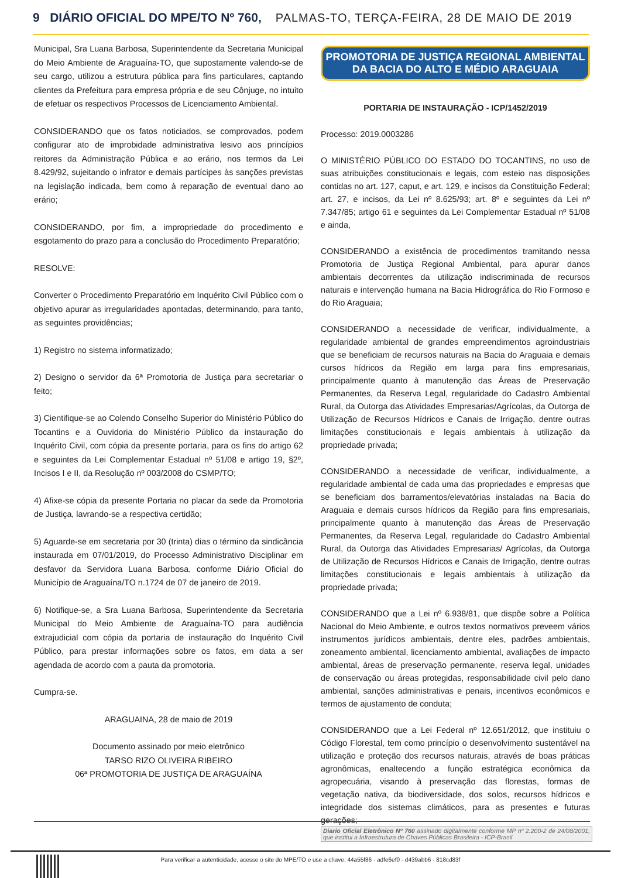9 DIÁRIO OFICIAL DO MPE/TO Nº 760, PALMAS-TO, TERÇA-FEIRA, 28 DE MAIO DE 2019
Municipal, Sra Luana Barbosa, Superintendente da Secretaria Municipal do Meio Ambiente de Araguaína-TO, que supostamente valendo-se de seu cargo, utilizou a estrutura pública para fins particulares, captando clientes da Prefeitura para empresa própria e de seu Cônjuge, no intuito de efetuar os respectivos Processos de Licenciamento Ambiental.
CONSIDERANDO que os fatos noticiados, se comprovados, podem configurar ato de improbidade administrativa lesivo aos princípios reitores da Administração Pública e ao erário, nos termos da Lei 8.429/92, sujeitando o infrator e demais partícipes às sanções previstas na legislação indicada, bem como à reparação de eventual dano ao erário;
CONSIDERANDO, por fim, a impropriedade do procedimento e esgotamento do prazo para a conclusão do Procedimento Preparatório;
RESOLVE:
Converter o Procedimento Preparatório em Inquérito Civil Público com o objetivo apurar as irregularidades apontadas, determinando, para tanto, as seguintes providências;
1) Registro no sistema informatizado;
2) Designo o servidor da 6ª Promotoria de Justiça para secretariar o feito;
3) Cientifique-se ao Colendo Conselho Superior do Ministério Público do Tocantins e a Ouvidoria do Ministério Público da instauração do Inquérito Civil, com cópia da presente portaria, para os fins do artigo 62 e seguintes da Lei Complementar Estadual nº 51/08 e artigo 19, §2º, Incisos I e II, da Resolução nº 003/2008 do CSMP/TO;
4) Afixe-se cópia da presente Portaria no placar da sede da Promotoria de Justiça, lavrando-se a respectiva certidão;
5) Aguarde-se em secretaria por 30 (trinta) dias o término da sindicância instaurada em 07/01/2019, do Processo Administrativo Disciplinar em desfavor da Servidora Luana Barbosa, conforme Diário Oficial do Município de Araguaína/TO n.1724 de 07 de janeiro de 2019.
6) Notifique-se, a Sra Luana Barbosa, Superintendente da Secretaria Municipal do Meio Ambiente de Araguaína-TO para audiência extrajudicial com cópia da portaria de instauração do Inquérito Civil Público, para prestar informações sobre os fatos, em data a ser agendada de acordo com a pauta da promotoria.
Cumpra-se.
ARAGUAINA, 28 de maio de 2019
Documento assinado por meio eletrônico
TARSO RIZO OLIVEIRA RIBEIRO
06ª PROMOTORIA DE JUSTIÇA DE ARAGUAÍNA
PROMOTORIA DE JUSTIÇA REGIONAL AMBIENTAL
DA BACIA DO ALTO E MÉDIO ARAGUAIA
PORTARIA DE INSTAURAÇÃO - ICP/1452/2019
Processo: 2019.0003286
O MINISTÉRIO PÚBLICO DO ESTADO DO TOCANTINS, no uso de suas atribuições constitucionais e legais, com esteio nas disposições contidas no art. 127, caput, e art. 129, e incisos da Constituição Federal; art. 27, e incisos, da Lei nº 8.625/93; art. 8º e seguintes da Lei nº 7.347/85; artigo 61 e seguintes da Lei Complementar Estadual nº 51/08 e ainda,
CONSIDERANDO a existência de procedimentos tramitando nessa Promotoria de Justiça Regional Ambiental, para apurar danos ambientais decorrentes da utilização indiscriminada de recursos naturais e intervenção humana na Bacia Hidrográfica do Rio Formoso e do Rio Araguaia;
CONSIDERANDO a necessidade de verificar, individualmente, a regularidade ambiental de grandes empreendimentos agroindustriais que se beneficiam de recursos naturais na Bacia do Araguaia e demais cursos hídricos da Região em larga para fins empresariais, principalmente quanto à manutenção das Áreas de Preservação Permanentes, da Reserva Legal, regularidade do Cadastro Ambiental Rural, da Outorga das Atividades Empresarias/Agrícolas, da Outorga de Utilização de Recursos Hídricos e Canais de Irrigação, dentre outras limitações constitucionais e legais ambientais à utilização da propriedade privada;
CONSIDERANDO a necessidade de verificar, individualmente, a regularidade ambiental de cada uma das propriedades e empresas que se beneficiam dos barramentos/elevatórias instaladas na Bacia do Araguaia e demais cursos hídricos da Região para fins empresariais, principalmente quanto à manutenção das Áreas de Preservação Permanentes, da Reserva Legal, regularidade do Cadastro Ambiental Rural, da Outorga das Atividades Empresarias/ Agrícolas, da Outorga de Utilização de Recursos Hídricos e Canais de Irrigação, dentre outras limitações constitucionais e legais ambientais à utilização da propriedade privada;
CONSIDERANDO que a Lei nº 6.938/81, que dispõe sobre a Política Nacional do Meio Ambiente, e outros textos normativos preveem vários instrumentos jurídicos ambientais, dentre eles, padrões ambientais, zoneamento ambiental, licenciamento ambiental, avaliações de impacto ambiental, áreas de preservação permanente, reserva legal, unidades de conservação ou áreas protegidas, responsabilidade civil pelo dano ambiental, sanções administrativas e penais, incentivos econômicos e termos de ajustamento de conduta;
CONSIDERANDO que a Lei Federal nº 12.651/2012, que instituiu o Código Florestal, tem como princípio o desenvolvimento sustentável na utilização e proteção dos recursos naturais, através de boas práticas agronômicas, enaltecendo a função estratégica econômica da agropecuária, visando à preservação das florestas, formas de vegetação nativa, da biodiversidade, dos solos, recursos hídricos e integridade dos sistemas climáticos, para as presentes e futuras gerações;
Diario Oficial Eletrônico Nº 760 assinado digitalmente conforme MP nº 2.200-2 de 24/08/2001, que institui a Infraestrutura de Chaves Públicas Brasileira - ICP-Brasil
Para verificar a autenticidade, acesse o site do MPE/TO e use a chave: 44a55f86 - adfe6ef0 - d439abb6 - 818cd83f